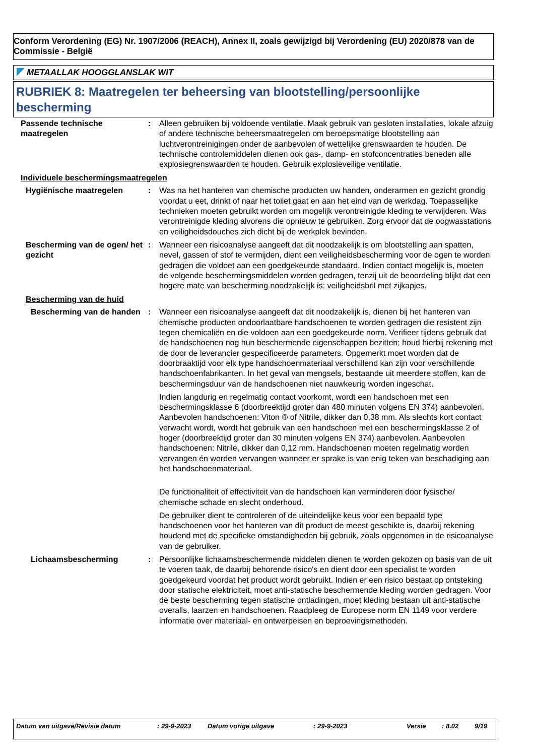Conform Verordening (EG) Nr. 1907/2006 (REACH), Annex II, zoals gewijzigd bij Verordening (EU) 2020/878 van de Commissie - België
METAALLAK HOOGGLANSLAK WIT
RUBRIEK 8: Maatregelen ter beheersing van blootstelling/persoonlijke bescherming
Passende technische maatregelen
: Alleen gebruiken bij voldoende ventilatie. Maak gebruik van gesloten installaties, lokale afzuig of andere technische beheersmaatregelen om beroepsmatige blootstelling aan luchtverontreinigingen onder de aanbevolen of wettelijke grenswaarden te houden. De technische controlemiddelen dienen ook gas-, damp- en stofconcentraties beneden alle explosiegrenswaarden te houden. Gebruik explosieveilige ventilatie.
Individuele beschermingsmaatregelen
Hygiënische maatregelen : Was na het hanteren van chemische producten uw handen, onderarmen en gezicht grondig voordat u eet, drinkt of naar het toilet gaat en aan het eind van de werkdag. Toepasselijke technieken moeten gebruikt worden om mogelijk verontreinigde kleding te verwijderen. Was verontreinigde kleding alvorens die opnieuw te gebruiken. Zorg ervoor dat de oogwasstations en veiligheidsdouches zich dicht bij de werkplek bevinden.
Bescherming van de ogen/ het gezicht
: Wanneer een risicoanalyse aangeeft dat dit noodzakelijk is om blootstelling aan spatten, nevel, gassen of stof te vermijden, dient een veiligheidsbescherming voor de ogen te worden gedragen die voldoet aan een goedgekeurde standaard. Indien contact mogelijk is, moeten de volgende beschermingsmiddelen worden gedragen, tenzij uit de beoordeling blijkt dat een hogere mate van bescherming noodzakelijk is: veiligheidsbril met zijkapjes.
Bescherming van de huid
Bescherming van de handen
: Wanneer een risicoanalyse aangeeft dat dit noodzakelijk is, dienen bij het hanteren van chemische producten ondoorlaatbare handschoenen te worden gedragen die resistent zijn tegen chemicaliën en die voldoen aan een goedgekeurde norm. Verifieer tijdens gebruik dat de handschoenen nog hun beschermende eigenschappen bezitten; houd hierbij rekening met de door de leverancier gespecificeerde parameters. Opgemerkt moet worden dat de doorbraaktijd voor elk type handschoenmateriaal verschillend kan zijn voor verschillende handschoenfabrikanten. In het geval van mengsels, bestaande uit meerdere stoffen, kan de beschermingsduur van de handschoenen niet nauwkeurig worden ingeschat.
Indien langdurig en regelmatig contact voorkomt, wordt een handschoen met een beschermingsklasse 6 (doorbreektijd groter dan 480 minuten volgens EN 374) aanbevolen. Aanbevolen handschoenen: Viton ® of Nitrile, dikker dan 0,38 mm. Als slechts kort contact verwacht wordt, wordt het gebruik van een handschoen met een beschermingsklasse 2 of hoger (doorbreektijd groter dan 30 minuten volgens EN 374) aanbevolen. Aanbevolen handschoenen: Nitrile, dikker dan 0,12 mm. Handschoenen moeten regelmatig worden vervangen én worden vervangen wanneer er sprake is van enig teken van beschadiging aan het handschoenmateriaal.
De functionaliteit of effectiviteit van de handschoen kan verminderen door fysische/ chemische schade en slecht onderhoud.
De gebruiker dient te controleren of de uiteindelijke keus voor een bepaald type handschoenen voor het hanteren van dit product de meest geschikte is, daarbij rekening houdend met de specifieke omstandigheden bij gebruik, zoals opgenomen in de risicoanalyse van de gebruiker.
Lichaamsbescherming : Persoonlijke lichaamsbeschermende middelen dienen te worden gekozen op basis van de uit te voeren taak, de daarbij behorende risico's en dient door een specialist te worden goedgekeurd voordat het product wordt gebruikt. Indien er een risico bestaat op ontsteking door statische elektriciteit, moet anti-statische beschermende kleding worden gedragen. Voor de beste bescherming tegen statische ontladingen, moet kleding bestaan uit anti-statische overalls, laarzen en handschoenen. Raadpleeg de Europese norm EN 1149 voor verdere informatie over materiaal- en ontwerpeisen en beproevingsmethoden.
Datum van uitgave/Revisie datum: 29-9-2023 Datum vorige uitgave: 29-9-2023 Versie: 8.02 9/19